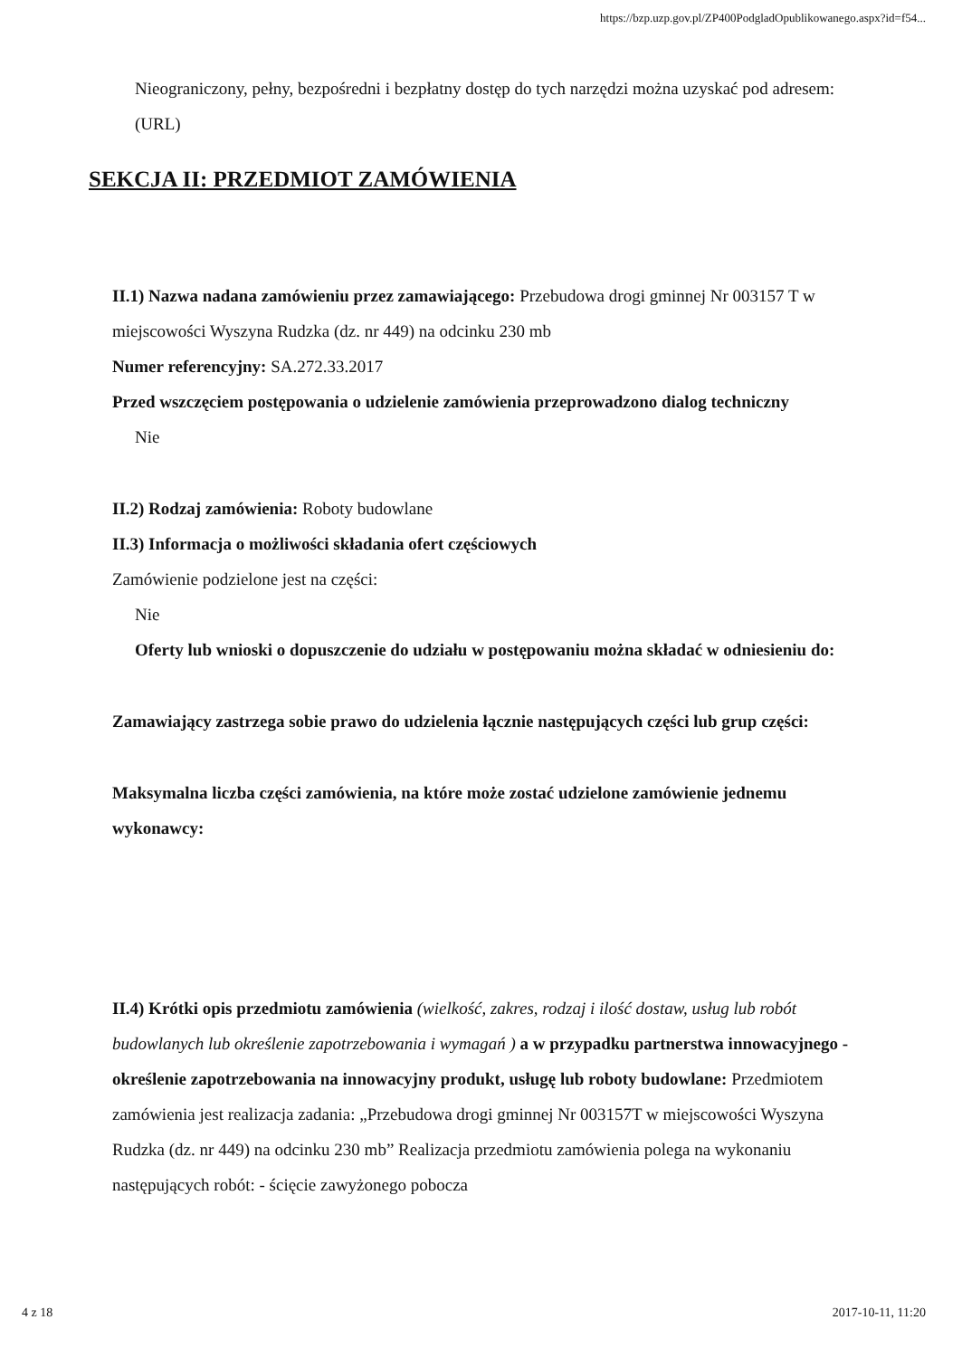https://bzp.uzp.gov.pl/ZP400PodgladOpublikowanego.aspx?id=f54...
Nieograniczony, pełny, bezpośredni i bezpłatny dostęp do tych narzędzi można uzyskać pod adresem: (URL)
SEKCJA II: PRZEDMIOT ZAMÓWIENIA
II.1) Nazwa nadana zamówieniu przez zamawiającego: Przebudowa drogi gminnej Nr 003157 T w miejscowości Wyszyna Rudzka (dz. nr 449) na odcinku 230 mb
Numer referencyjny: SA.272.33.2017
Przed wszczęciem postępowania o udzielenie zamówienia przeprowadzono dialog techniczny
Nie
II.2) Rodzaj zamówienia: Roboty budowlane
II.3) Informacja o możliwości składania ofert częściowych
Zamówienie podzielone jest na części:
Nie
Oferty lub wnioski o dopuszczenie do udziału w postępowaniu można składać w odniesieniu do:
Zamawiający zastrzega sobie prawo do udzielenia łącznie następujących części lub grup części:
Maksymalna liczba części zamówienia, na które może zostać udzielone zamówienie jednemu wykonawcy:
II.4) Krótki opis przedmiotu zamówienia (wielkość, zakres, rodzaj i ilość dostaw, usług lub robót budowlanych lub określenie zapotrzebowania i wymagań ) a w przypadku partnerstwa innowacyjnego - określenie zapotrzebowania na innowacyjny produkt, usługę lub roboty budowlane: Przedmiotem zamówienia jest realizacja zadania: „Przebudowa drogi gminnej Nr 003157T w miejscowości Wyszyna Rudzka (dz. nr 449) na odcinku 230 mb” Realizacja przedmiotu zamówienia polega na wykonaniu następujących robót: - ścięcie zawyżonego pobocza
4 z 18 2017-10-11, 11:20